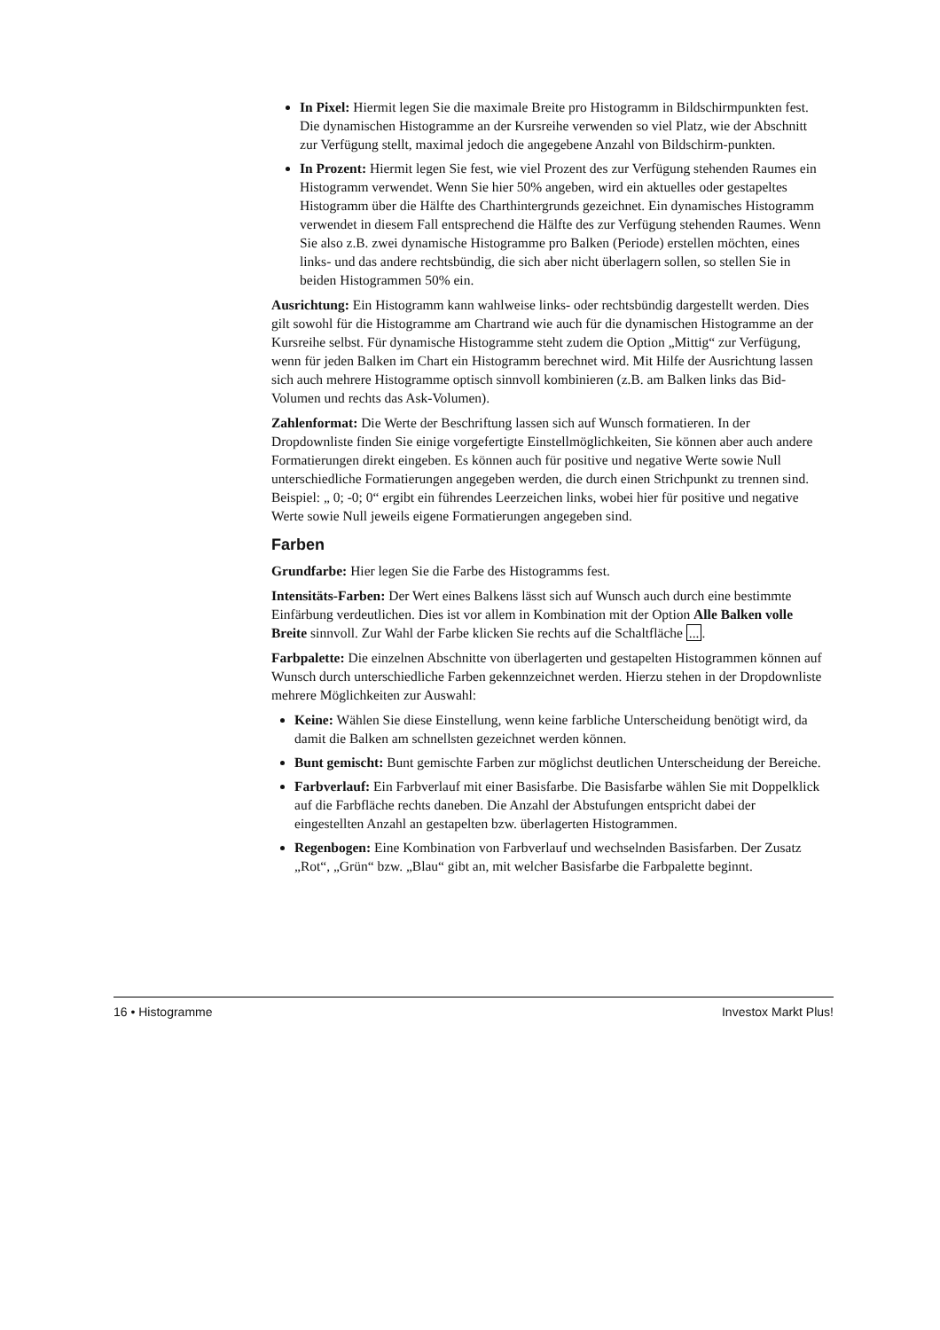In Pixel: Hiermit legen Sie die maximale Breite pro Histogramm in Bildschirmpunkten fest. Die dynamischen Histogramme an der Kursreihe verwenden so viel Platz, wie der Abschnitt zur Verfügung stellt, maximal jedoch die angegebene Anzahl von Bildschirm-punkten.
In Prozent: Hiermit legen Sie fest, wie viel Prozent des zur Verfügung stehenden Raumes ein Histogramm verwendet. Wenn Sie hier 50% angeben, wird ein aktuelles oder gestapeltes Histogramm über die Hälfte des Charthintergrunds gezeichnet. Ein dynamisches Histogramm verwendet in diesem Fall entsprechend die Hälfte des zur Verfügung stehenden Raumes. Wenn Sie also z.B. zwei dynamische Histogramme pro Balken (Periode) erstellen möchten, eines links- und das andere rechtsbündig, die sich aber nicht überlagern sollen, so stellen Sie in beiden Histogrammen 50% ein.
Ausrichtung: Ein Histogramm kann wahlweise links- oder rechtsbündig dargestellt werden. Dies gilt sowohl für die Histogramme am Chartrand wie auch für die dynamischen Histogramme an der Kursreihe selbst. Für dynamische Histogramme steht zudem die Option „Mittig“ zur Verfügung, wenn für jeden Balken im Chart ein Histogramm berechnet wird. Mit Hilfe der Ausrichtung lassen sich auch mehrere Histogramme optisch sinnvoll kombinieren (z.B. am Balken links das Bid-Volumen und rechts das Ask-Volumen).
Zahlenformat: Die Werte der Beschriftung lassen sich auf Wunsch formatieren. In der Dropdownliste finden Sie einige vorgefertigte Einstellmöglichkeiten, Sie können aber auch andere Formatierungen direkt eingeben. Es können auch für positive und negative Werte sowie Null unterschiedliche Formatierungen angegeben werden, die durch einen Strichpunkt zu trennen sind. Beispiel: „ 0; -0; 0“ ergibt ein führendes Leerzeichen links, wobei hier für positive und negative Werte sowie Null jeweils eigene Formatierungen angegeben sind.
Farben
Grundfarbe: Hier legen Sie die Farbe des Histogramms fest.
Intensitäts-Farben: Der Wert eines Balkens lässt sich auf Wunsch auch durch eine bestimmte Einfärbung verdeutlichen. Dies ist vor allem in Kombination mit der Option Alle Balken volle Breite sinnvoll. Zur Wahl der Farbe klicken Sie rechts auf die Schaltfläche ....
Farbpalette: Die einzelnen Abschnitte von überlagerten und gestapelten Histogrammen können auf Wunsch durch unterschiedliche Farben gekennzeichnet werden. Hierzu stehen in der Dropdownliste mehrere Möglichkeiten zur Auswahl:
Keine: Wählen Sie diese Einstellung, wenn keine farbliche Unterscheidung benötigt wird, da damit die Balken am schnellsten gezeichnet werden können.
Bunt gemischt: Bunt gemischte Farben zur möglichst deutlichen Unterscheidung der Bereiche.
Farbverlauf: Ein Farbverlauf mit einer Basisfarbe. Die Basisfarbe wählen Sie mit Doppelklick auf die Farbfläche rechts daneben. Die Anzahl der Abstufungen entspricht dabei der eingestellten Anzahl an gestapelten bzw. überlagerten Histogrammen.
Regenbogen: Eine Kombination von Farbverlauf und wechselnden Basisfarben. Der Zusatz „Rot“, „Grün“ bzw. „Blau“ gibt an, mit welcher Basisfarbe die Farbpalette beginnt.
16 • Histogramme Investox Markt Plus!